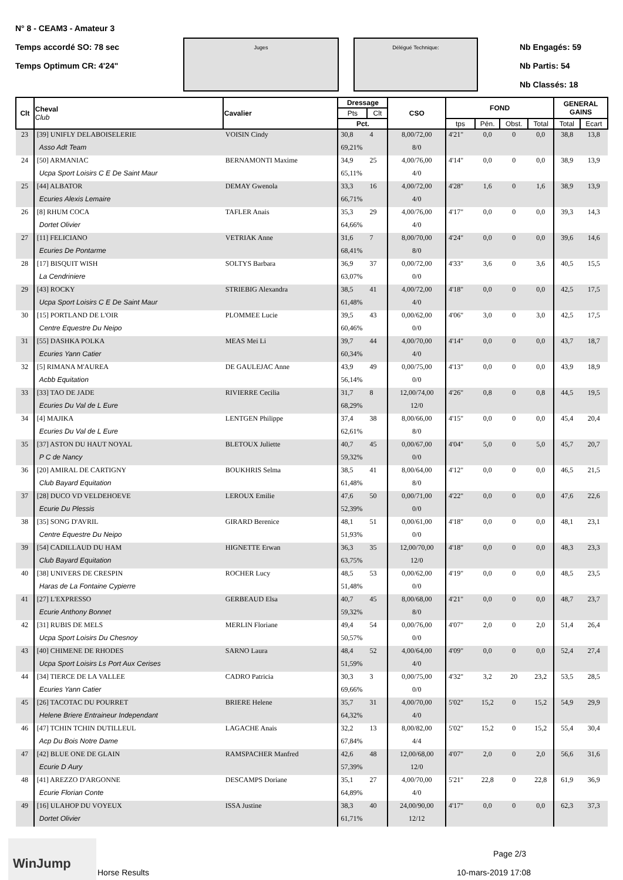N° 8 - CEAM3 - Amateur 3
Temps accordé SO: 78 sec
Temps Optimum CR: 4'24"
Juges Délégué Technique:
Nb Engagés: 59
Nb Partis: 54
Nb Classés: 18
| Clt | Cheval Club | Cavalier | Dressage | | CSO | FOND | | | | GENERAL GAINS | |
| --- | --- | --- | --- | --- | --- | --- | --- | --- | --- | --- | --- |
| | | | Pts | Clt | | | | | | | |
| | | | Pct. | | | tps | Pén. | Obst. | Total | Total | Ecart |
| 23 | [39] UNIFLY DELABOISELERIE | VOISIN Cindy | 30,8 | 4 | 8,00/72,00 | 4'21" | 0,0 | 0 | 0,0 | 38,8 | 13,8 |
| | Asso Adt Team | | 69,21% | | 8/0 | | | | | | |
| 24 | [50] ARMANIAC | BERNAMONTI Maxime | 34,9 | 25 | 4,00/76,00 | 4'14" | 0,0 | 0 | 0,0 | 38,9 | 13,9 |
| | Ucpa Sport Loisirs C E De Saint Maur | | 65,11% | | 4/0 | | | | | | |
| 25 | [44] ALBATOR | DEMAY Gwenola | 33,3 | 16 | 4,00/72,00 | 4'28" | 1,6 | 0 | 1,6 | 38,9 | 13,9 |
| | Ecuries Alexis Lemaire | | 66,71% | | 4/0 | | | | | | |
| 26 | [8] RHUM COCA | TAFLER Anais | 35,3 | 29 | 4,00/76,00 | 4'17" | 0,0 | 0 | 0,0 | 39,3 | 14,3 |
| | Dortet Olivier | | 64,66% | | 4/0 | | | | | | |
| 27 | [11] FELICIANO | VETRIAK Anne | 31,6 | 7 | 8,00/70,00 | 4'24" | 0,0 | 0 | 0,0 | 39,6 | 14,6 |
| | Ecuries De Pontarme | | 68,41% | | 8/0 | | | | | | |
| 28 | [17] BISQUIT WISH | SOLTYS Barbara | 36,9 | 37 | 0,00/72,00 | 4'33" | 3,6 | 0 | 3,6 | 40,5 | 15,5 |
| | La Cendriniere | | 63,07% | | 0/0 | | | | | | |
| 29 | [43] ROCKY | STRIEBIG Alexandra | 38,5 | 41 | 4,00/72,00 | 4'18" | 0,0 | 0 | 0,0 | 42,5 | 17,5 |
| | Ucpa Sport Loisirs C E De Saint Maur | | 61,48% | | 4/0 | | | | | | |
| 30 | [15] PORTLAND DE L'OIR | PLOMMEE Lucie | 39,5 | 43 | 0,00/62,00 | 4'06" | 3,0 | 0 | 3,0 | 42,5 | 17,5 |
| | Centre Equestre Du Neipo | | 60,46% | | 0/0 | | | | | | |
| 31 | [55] DASHKA POLKA | MEAS Mei Li | 39,7 | 44 | 4,00/70,00 | 4'14" | 0,0 | 0 | 0,0 | 43,7 | 18,7 |
| | Ecuries Yann Catier | | 60,34% | | 4/0 | | | | | | |
| 32 | [5] RIMANA M'AUREA | DE GAULEJAC Anne | 43,9 | 49 | 0,00/75,00 | 4'13" | 0,0 | 0 | 0,0 | 43,9 | 18,9 |
| | Acbb Equitation | | 56,14% | | 0/0 | | | | | | |
| 33 | [33] TAO DE JADE | RIVIERRE Cecilia | 31,7 | 8 | 12,00/74,00 | 4'26" | 0,8 | 0 | 0,8 | 44,5 | 19,5 |
| | Ecuries Du Val de L Eure | | 68,29% | | 12/0 | | | | | | |
| 34 | [4] MAJIKA | LENTGEN Philippe | 37,4 | 38 | 8,00/66,00 | 4'15" | 0,0 | 0 | 0,0 | 45,4 | 20,4 |
| | Ecuries Du Val de L Eure | | 62,61% | | 8/0 | | | | | | |
| 35 | [37] ASTON DU HAUT NOYAL | BLETOUX Juliette | 40,7 | 45 | 0,00/67,00 | 4'04" | 5,0 | 0 | 5,0 | 45,7 | 20,7 |
| | P C de Nancy | | 59,32% | | 0/0 | | | | | | |
| 36 | [20] AMIRAL DE CARTIGNY | BOUKHRIS Selma | 38,5 | 41 | 8,00/64,00 | 4'12" | 0,0 | 0 | 0,0 | 46,5 | 21,5 |
| | Club Bayard Equitation | | 61,48% | | 8/0 | | | | | | |
| 37 | [28] DUCO VD VELDEHOEVE | LEROUX Emilie | 47,6 | 50 | 0,00/71,00 | 4'22" | 0,0 | 0 | 0,0 | 47,6 | 22,6 |
| | Ecurie Du Plessis | | 52,39% | | 0/0 | | | | | | |
| 38 | [35] SONG D'AVRIL | GIRARD Berenice | 48,1 | 51 | 0,00/61,00 | 4'18" | 0,0 | 0 | 0,0 | 48,1 | 23,1 |
| | Centre Equestre Du Neipo | | 51,93% | | 0/0 | | | | | | |
| 39 | [54] CADILLAUD DU HAM | HIGNETTE Erwan | 36,3 | 35 | 12,00/70,00 | 4'18" | 0,0 | 0 | 0,0 | 48,3 | 23,3 |
| | Club Bayard Equitation | | 63,75% | | 12/0 | | | | | | |
| 40 | [38] UNIVERS DE CRESPIN | ROCHER Lucy | 48,5 | 53 | 0,00/62,00 | 4'19" | 0,0 | 0 | 0,0 | 48,5 | 23,5 |
| | Haras de La Fontaine Cypierre | | 51,48% | | 0/0 | | | | | | |
| 41 | [27] L'EXPRESSO | GERBEAUD Elsa | 40,7 | 45 | 8,00/68,00 | 4'21" | 0,0 | 0 | 0,0 | 48,7 | 23,7 |
| | Ecurie Anthony Bonnet | | 59,32% | | 8/0 | | | | | | |
| 42 | [31] RUBIS DE MELS | MERLIN Floriane | 49,4 | 54 | 0,00/76,00 | 4'07" | 2,0 | 0 | 2,0 | 51,4 | 26,4 |
| | Ucpa Sport Loisirs Du Chesnoy | | 50,57% | | 0/0 | | | | | | |
| 43 | [40] CHIMENE DE RHODES | SARNO Laura | 48,4 | 52 | 4,00/64,00 | 4'09" | 0,0 | 0 | 0,0 | 52,4 | 27,4 |
| | Ucpa Sport Loisirs Ls Port Aux Cerises | | 51,59% | | 4/0 | | | | | | |
| 44 | [34] TIERCE DE LA VALLEE | CADRO Patricia | 30,3 | 3 | 0,00/75,00 | 4'32" | 3,2 | 20 | 23,2 | 53,5 | 28,5 |
| | Ecuries Yann Catier | | 69,66% | | 0/0 | | | | | | |
| 45 | [26] TACOTAC DU POURRET | BRIERE Helene | 35,7 | 31 | 4,00/70,00 | 5'02" | 15,2 | 0 | 15,2 | 54,9 | 29,9 |
| | Helene Briere Entraineur Independant | | 64,32% | | 4/0 | | | | | | |
| 46 | [47] TCHIN TCHIN DUTILLEUL | LAGACHE Anais | 32,2 | 13 | 8,00/82,00 | 5'02" | 15,2 | 0 | 15,2 | 55,4 | 30,4 |
| | Acp Du Bois Notre Dame | | 67,84% | | 4/4 | | | | | | |
| 47 | [42] BLUE ONE DE GLAIN | RAMSPACHER Manfred | 42,6 | 48 | 12,00/68,00 | 4'07" | 2,0 | 0 | 2,0 | 56,6 | 31,6 |
| | Ecurie D Aury | | 57,39% | | 12/0 | | | | | | |
| 48 | [41] AREZZO D'ARGONNE | DESCAMPS Doriane | 35,1 | 27 | 4,00/70,00 | 5'21" | 22,8 | 0 | 22,8 | 61,9 | 36,9 |
| | Ecurie Florian Conte | | 64,89% | | 4/0 | | | | | | |
| 49 | [16] ULAHOP DU VOYEUX | ISSA Justine | 38,3 | 40 | 24,00/90,00 | 4'17" | 0,0 | 0 | 0,0 | 62,3 | 37,3 |
| | Dortet Olivier | | 61,71% | | 12/12 | | | | | | |
WinJump
Horse Results
Page 2/3
10-mars-2019 17:08